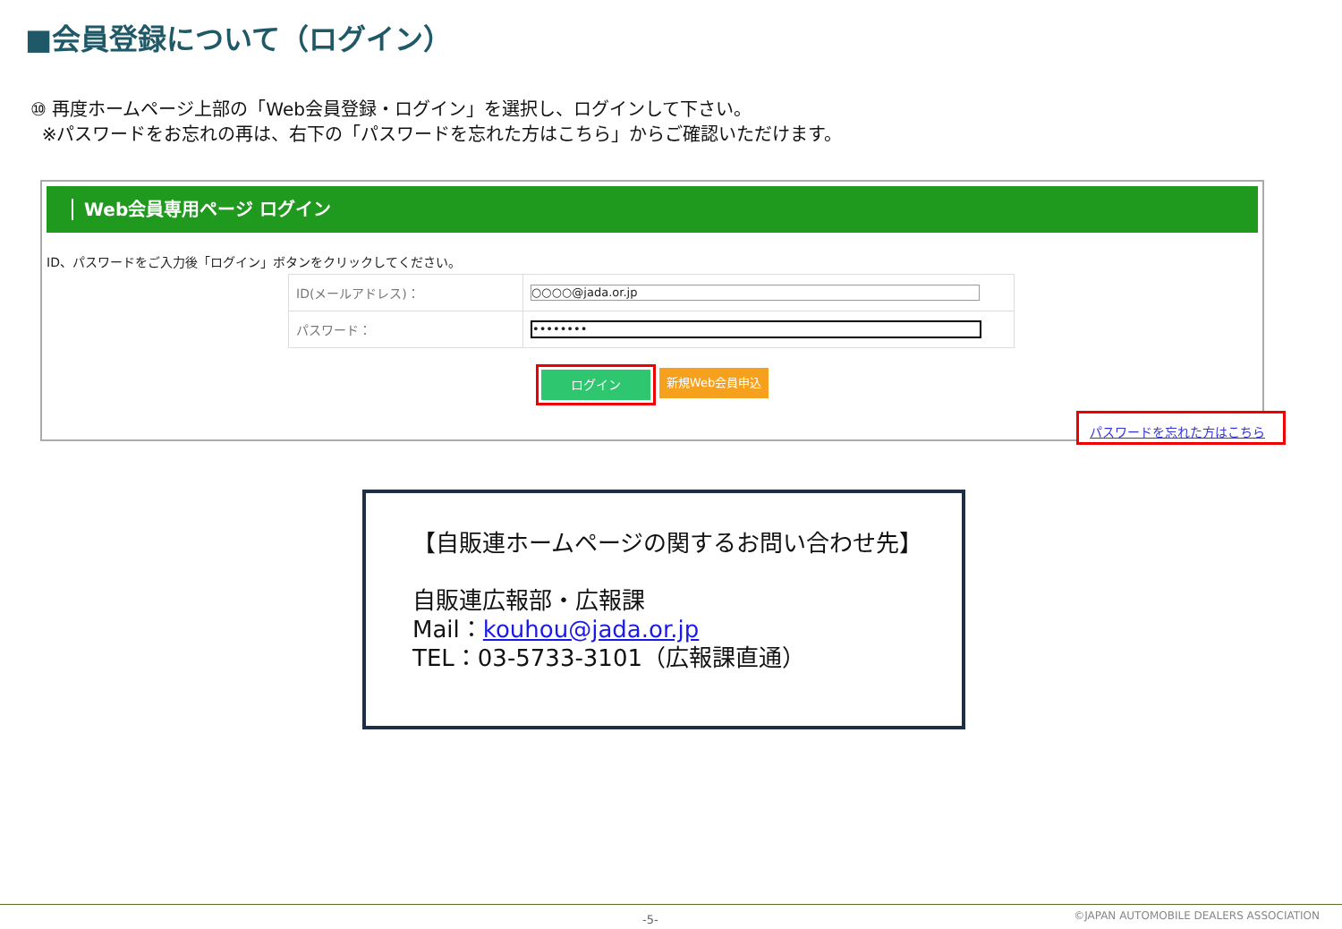■会員登録について（ログイン）
⑩ 再度ホームページ上部の「Web会員登録・ログイン」を選択し、ログインして下さい。
※パスワードをお忘れの再は、右下の「パスワードを忘れた方はこちら」からご確認いただけます。
Web会員専用ページ ログイン
ID、パスワードをご入力後「ログイン」ボタンをクリックしてください。
| ID(メールアドレス)： | ○○○○@jada.or.jp |
| パスワード： | •••••••• |
ログイン 新規Web会員申込
パスワードを忘れた方はこちら
【自販連ホームページの関するお問い合わせ先】
自販連広報部・広報課
Mail：kouhou@jada.or.jp
TEL：03-5733-3101（広報課直通）
-5-
©JAPAN AUTOMOBILE DEALERS ASSOCIATION